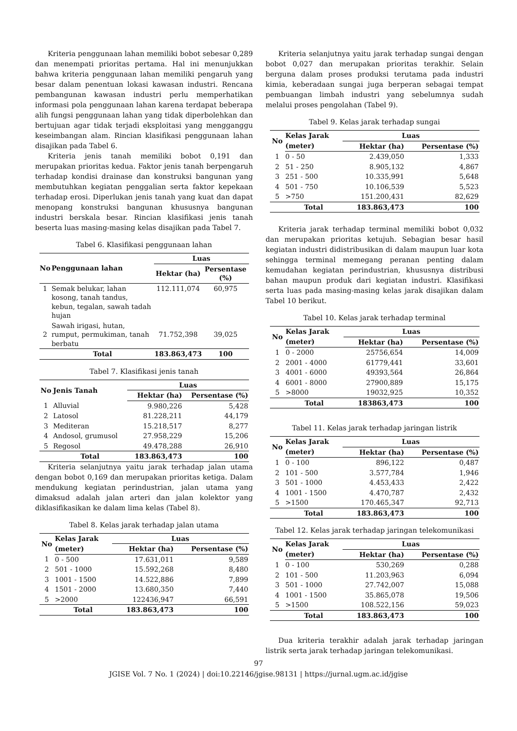Kriteria penggunaan lahan memiliki bobot sebesar 0,289 dan menempati prioritas pertama. Hal ini menunjukkan bahwa kriteria penggunaan lahan memiliki pengaruh yang besar dalam penentuan lokasi kawasan industri. Rencana pembangunan kawasan industri perlu memperhatikan informasi pola penggunaan lahan karena terdapat beberapa alih fungsi penggunaan lahan yang tidak diperbolehkan dan bertujuan agar tidak terjadi eksploitasi yang mengganggu keseimbangan alam. Rincian klasifikasi penggunaan lahan disajikan pada Tabel 6.
Kriteria jenis tanah memiliki bobot 0,191 dan merupakan prioritas kedua. Faktor jenis tanah berpengaruh terhadap kondisi drainase dan konstruksi bangunan yang membutuhkan kegiatan penggalian serta faktor kepekaan terhadap erosi. Diperlukan jenis tanah yang kuat dan dapat menopang konstruksi bangunan khususnya bangunan industri berskala besar. Rincian klasifikasi jenis tanah beserta luas masing-masing kelas disajikan pada Tabel 7.
Tabel 6. Klasifikasi penggunaan lahan
| No | Penggunaan lahan | Luas | |
| --- | --- | --- | --- |
| | | Hektar (ha) | Persentase (%) |
| 1 | Semak belukar, lahan kosong, tanah tandus, kebun, tegalan, sawah tadah hujan | 112.111,074 | 60,975 |
| 2 | Sawah irigasi, hutan, rumput, permukiman, tanah berbatu | 71.752,398 | 39,025 |
| | Total | 183.863,473 | 100 |
Tabel 7. Klasifikasi jenis tanah
| No | Jenis Tanah | Luas | |
| --- | --- | --- | --- |
| | | Hektar (ha) | Persentase (%) |
| 1 | Alluvial | 9.980,226 | 5,428 |
| 2 | Latosol | 81.228,211 | 44,179 |
| 3 | Mediteran | 15.218,517 | 8,277 |
| 4 | Andosol, grumusol | 27.958,229 | 15,206 |
| 5 | Regosol | 49.478,288 | 26,910 |
| | Total | 183.863,473 | 100 |
Kriteria selanjutnya yaitu jarak terhadap jalan utama dengan bobot 0,169 dan merupakan prioritas ketiga. Dalam mendukung kegiatan perindustrian, jalan utama yang dimaksud adalah jalan arteri dan jalan kolektor yang diklasifikasikan ke dalam lima kelas (Tabel 8).
Tabel 8. Kelas jarak terhadap jalan utama
| No | Kelas Jarak | Luas | |
| --- | --- | --- | --- |
| | (meter) | Hektar (ha) | Persentase (%) |
| 1 | 0 - 500 | 17.631,011 | 9,589 |
| 2 | 501 - 1000 | 15.592,268 | 8,480 |
| 3 | 1001 - 1500 | 14.522,886 | 7,899 |
| 4 | 1501 - 2000 | 13.680,350 | 7,440 |
| 5 | >2000 | 122436,947 | 66,591 |
| | Total | 183.863,473 | 100 |
Kriteria selanjutnya yaitu jarak terhadap sungai dengan bobot 0,027 dan merupakan prioritas terakhir. Selain berguna dalam proses produksi terutama pada industri kimia, keberadaan sungai juga berperan sebagai tempat pembuangan limbah industri yang sebelumnya sudah melalui proses pengolahan (Tabel 9).
Tabel 9. Kelas jarak terhadap sungai
| No | Kelas Jarak | Luas | |
| --- | --- | --- | --- |
| | (meter) | Hektar (ha) | Persentase (%) |
| 1 | 0 - 50 | 2.439,050 | 1,333 |
| 2 | 51 - 250 | 8.905,132 | 4,867 |
| 3 | 251 - 500 | 10.335,991 | 5,648 |
| 4 | 501 - 750 | 10.106,539 | 5,523 |
| 5 | >750 | 151.200,431 | 82,629 |
| | Total | 183.863,473 | 100 |
Kriteria jarak terhadap terminal memiliki bobot 0,032 dan merupakan prioritas ketujuh. Sebagian besar hasil kegiatan industri didistribusikan di dalam maupun luar kota sehingga terminal memegang peranan penting dalam kemudahan kegiatan perindustrian, khususnya distribusi bahan maupun produk dari kegiatan industri. Klasifikasi serta luas pada masing-masing kelas jarak disajikan dalam Tabel 10 berikut.
Tabel 10. Kelas jarak terhadap terminal
| No | Kelas Jarak | Luas | |
| --- | --- | --- | --- |
| | (meter) | Hektar (ha) | Persentase (%) |
| 1 | 0 - 2000 | 25756,654 | 14,009 |
| 2 | 2001 - 4000 | 61779,441 | 33,601 |
| 3 | 4001 - 6000 | 49393,564 | 26,864 |
| 4 | 6001 - 8000 | 27900,889 | 15,175 |
| 5 | >8000 | 19032,925 | 10,352 |
| | Total | 183863,473 | 100 |
Tabel 11. Kelas jarak terhadap jaringan listrik
| No | Kelas Jarak | Luas | |
| --- | --- | --- | --- |
| | (meter) | Hektar (ha) | Persentase (%) |
| 1 | 0 - 100 | 896,122 | 0,487 |
| 2 | 101 - 500 | 3.577,784 | 1,946 |
| 3 | 501 - 1000 | 4.453,433 | 2,422 |
| 4 | 1001 - 1500 | 4.470,787 | 2,432 |
| 5 | >1500 | 170.465,347 | 92,713 |
| | Total | 183.863,473 | 100 |
Tabel 12. Kelas jarak terhadap jaringan telekomunikasi
| No | Kelas Jarak | Luas | |
| --- | --- | --- | --- |
| | (meter) | Hektar (ha) | Persentase (%) |
| 1 | 0 - 100 | 530,269 | 0,288 |
| 2 | 101 - 500 | 11.203,963 | 6,094 |
| 3 | 501 - 1000 | 27.742,007 | 15,088 |
| 4 | 1001 - 1500 | 35.865,078 | 19,506 |
| 5 | >1500 | 108.522,156 | 59,023 |
| | Total | 183.863,473 | 100 |
Dua kriteria terakhir adalah jarak terhadap jaringan listrik serta jarak terhadap jaringan telekomunikasi.
97
JGISE Vol. 7 No. 1 (2024) | doi:10.22146/jgise.98131 | https://jurnal.ugm.ac.id/jgise